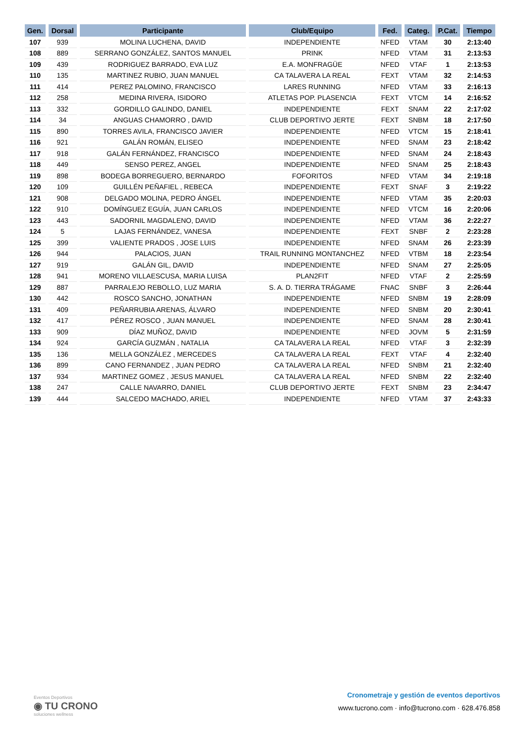| Gen. | Dorsal | Participante | Club/Equipo | Fed. | Categ. | P.Cat. | Tiempo |
| --- | --- | --- | --- | --- | --- | --- | --- |
| 107 | 939 | MOLINA LUCHENA, DAVID | INDEPENDIENTE | NFED | VTAM | 30 | 2:13:40 |
| 108 | 889 | SERRANO GONZÁLEZ, SANTOS MANUEL | PRINK | NFED | VTAM | 31 | 2:13:53 |
| 109 | 439 | RODRIGUEZ BARRADO, EVA LUZ | E.A. MONFRAGÜE | NFED | VTAF | 1 | 2:13:53 |
| 110 | 135 | MARTINEZ RUBIO, JUAN MANUEL | CA TALAVERA LA REAL | FEXT | VTAM | 32 | 2:14:53 |
| 111 | 414 | PEREZ PALOMINO, FRANCISCO | LARES RUNNING | NFED | VTAM | 33 | 2:16:13 |
| 112 | 258 | MEDINA RIVERA, ISIDORO | ATLETAS POP. PLASENCIA | FEXT | VTCM | 14 | 2:16:52 |
| 113 | 332 | GORDILLO GALINDO, DANIEL | INDEPENDIENTE | FEXT | SNAM | 22 | 2:17:02 |
| 114 | 34 | ANGUAS CHAMORRO , DAVID | CLUB DEPORTIVO JERTE | FEXT | SNBM | 18 | 2:17:50 |
| 115 | 890 | TORRES AVILA, FRANCISCO JAVIER | INDEPENDIENTE | NFED | VTCM | 15 | 2:18:41 |
| 116 | 921 | GALÁN ROMÁN, ELISEO | INDEPENDIENTE | NFED | SNAM | 23 | 2:18:42 |
| 117 | 918 | GALÁN FERNÁNDEZ, FRANCISCO | INDEPENDIENTE | NFED | SNAM | 24 | 2:18:43 |
| 118 | 449 | SENSO PEREZ, ANGEL | INDEPENDIENTE | NFED | SNAM | 25 | 2:18:43 |
| 119 | 898 | BODEGA BORREGUERO, BERNARDO | FOFORITOS | NFED | VTAM | 34 | 2:19:18 |
| 120 | 109 | GUILLÉN PEÑAFIEL , REBECA | INDEPENDIENTE | FEXT | SNAF | 3 | 2:19:22 |
| 121 | 908 | DELGADO MOLINA, PEDRO ÁNGEL | INDEPENDIENTE | NFED | VTAM | 35 | 2:20:03 |
| 122 | 910 | DOMÍNGUEZ EGUÍA, JUAN CARLOS | INDEPENDIENTE | NFED | VTCM | 16 | 2:20:06 |
| 123 | 443 | SADORNIL MAGDALENO, DAVID | INDEPENDIENTE | NFED | VTAM | 36 | 2:22:27 |
| 124 | 5 | LAJAS FERNÁNDEZ, VANESA | INDEPENDIENTE | FEXT | SNBF | 2 | 2:23:28 |
| 125 | 399 | VALIENTE PRADOS , JOSE LUIS | INDEPENDIENTE | NFED | SNAM | 26 | 2:23:39 |
| 126 | 944 | PALACIOS, JUAN | TRAIL RUNNING MONTANCHEZ | NFED | VTBM | 18 | 2:23:54 |
| 127 | 919 | GALÁN GIL, DAVID | INDEPENDIENTE | NFED | SNAM | 27 | 2:25:05 |
| 128 | 941 | MORENO VILLAESCUSA, MARIA LUISA | PLAN2FIT | NFED | VTAF | 2 | 2:25:59 |
| 129 | 887 | PARRALEJO REBOLLO, LUZ MARIA | S. A. D. TIERRA TRÁGAME | FNAC | SNBF | 3 | 2:26:44 |
| 130 | 442 | ROSCO SANCHO, JONATHAN | INDEPENDIENTE | NFED | SNBM | 19 | 2:28:09 |
| 131 | 409 | PEÑARRUBIA ARENAS, ÁLVARO | INDEPENDIENTE | NFED | SNBM | 20 | 2:30:41 |
| 132 | 417 | PÉREZ ROSCO , JUAN MANUEL | INDEPENDIENTE | NFED | SNAM | 28 | 2:30:41 |
| 133 | 909 | DÍAZ MUÑOZ, DAVID | INDEPENDIENTE | NFED | JOVM | 5 | 2:31:59 |
| 134 | 924 | GARCÍA GUZMÁN , NATALIA | CA TALAVERA LA REAL | NFED | VTAF | 3 | 2:32:39 |
| 135 | 136 | MELLA GONZÁLEZ , MERCEDES | CA TALAVERA LA REAL | FEXT | VTAF | 4 | 2:32:40 |
| 136 | 899 | CANO FERNANDEZ , JUAN PEDRO | CA TALAVERA LA REAL | NFED | SNBM | 21 | 2:32:40 |
| 137 | 934 | MARTINEZ GOMEZ , JESUS MANUEL | CA TALAVERA LA REAL | NFED | SNBM | 22 | 2:32:40 |
| 138 | 247 | CALLE NAVARRO, DANIEL | CLUB DEPORTIVO JERTE | FEXT | SNBM | 23 | 2:34:47 |
| 139 | 444 | SALCEDO MACHADO, ARIEL | INDEPENDIENTE | NFED | VTAM | 37 | 2:43:33 |
Eventos Deportivos
◉ TU CRONO
soluciones wellness
Cronometraje y gestión de eventos deportivos
www.tucrono.com · info@tucrono.com · 628.476.858